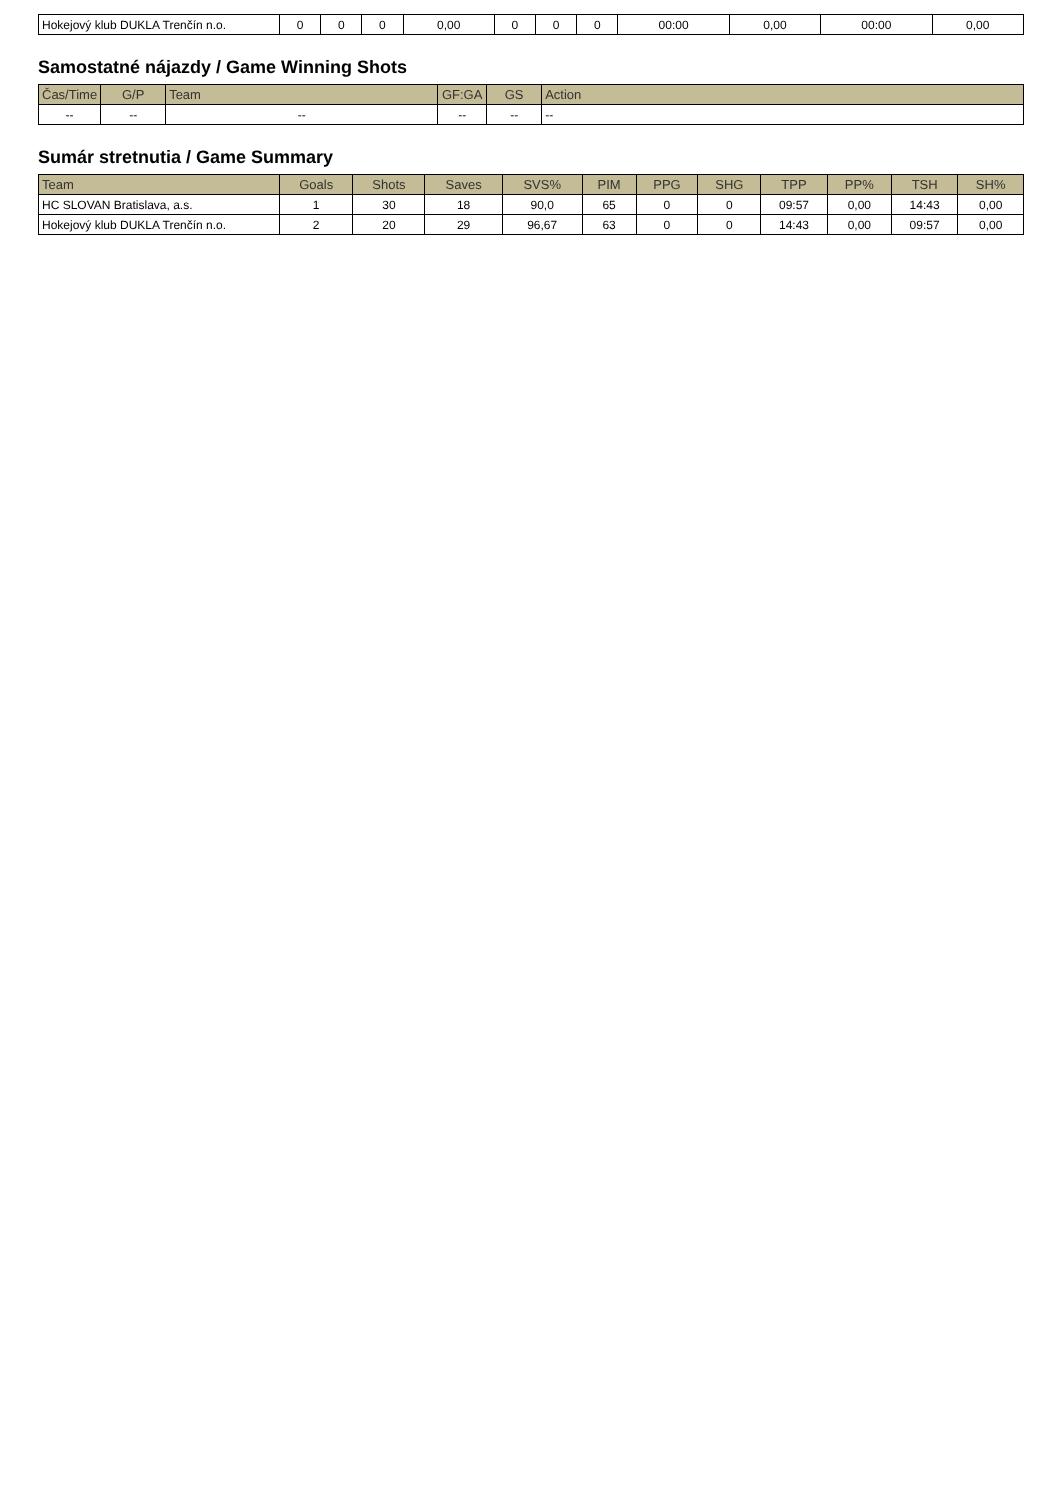| Hokejový klub DUKLA Trenčín n.o. | 0 | 0 | 0 | 0,00 | 0 | 0 | 0 | 00:00 | 0,00 | 00:00 | 0,00 |
Samostatné nájazdy / Game Winning Shots
| Čas/Time | G/P | Team | GF:GA | GS | Action |
| --- | --- | --- | --- | --- | --- |
| -- | -- | -- | -- | -- | -- |
Sumár stretnutia / Game Summary
| Team | Goals | Shots | Saves | SVS% | PIM | PPG | SHG | TPP | PP% | TSH | SH% |
| --- | --- | --- | --- | --- | --- | --- | --- | --- | --- | --- | --- |
| HC SLOVAN Bratislava, a.s. | 1 | 30 | 18 | 90,0 | 65 | 0 | 0 | 09:57 | 0,00 | 14:43 | 0,00 |
| Hokejový klub DUKLA Trenčín n.o. | 2 | 20 | 29 | 96,67 | 63 | 0 | 0 | 14:43 | 0,00 | 09:57 | 0,00 |